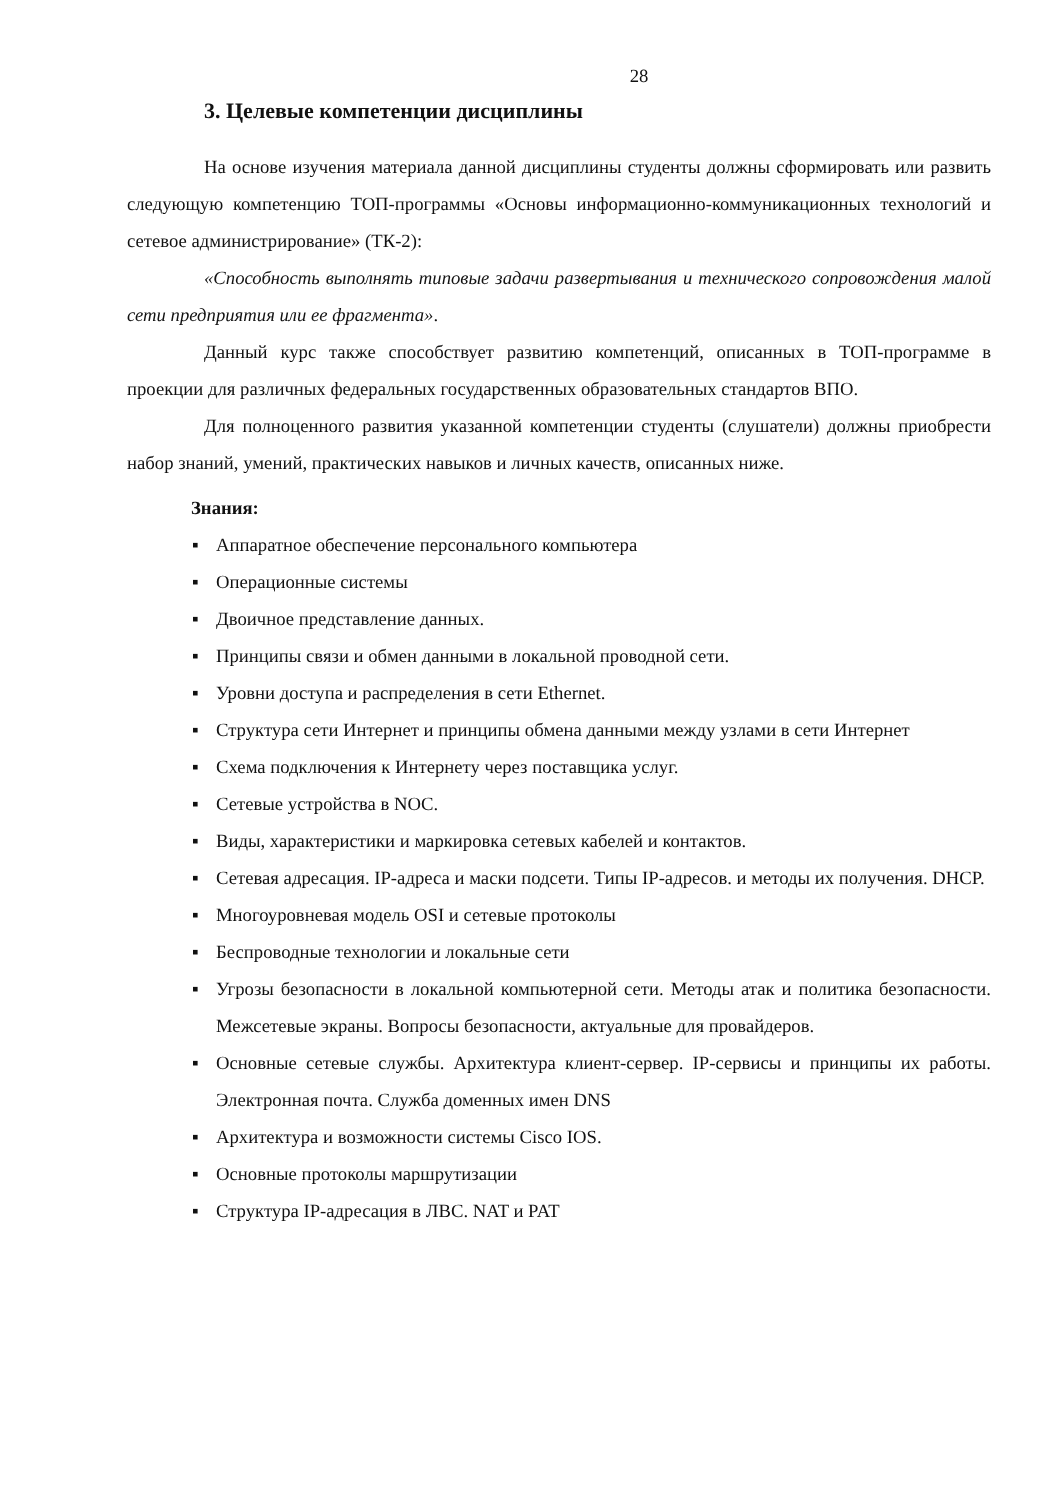28
3. Целевые компетенции дисциплины
На основе изучения материала данной дисциплины студенты должны сформировать или развить следующую компетенцию ТОП-программы «Основы информационно-коммуникационных технологий и сетевое администрирование» (ТК-2):
«Способность выполнять типовые задачи развертывания и технического сопровождения малой сети предприятия или ее фрагмента».
Данный курс также способствует развитию компетенций, описанных в ТОП-программе в проекции для различных федеральных государственных образовательных стандартов ВПО.
Для полноценного развития указанной компетенции студенты (слушатели) должны приобрести набор знаний, умений, практических навыков и личных качеств, описанных ниже.
Знания:
▪ Аппаратное обеспечение персонального компьютера
▪ Операционные системы
▪ Двоичное представление данных.
▪ Принципы связи и обмен данными в локальной проводной сети.
▪ Уровни доступа и распределения в сети Ethernet.
▪ Структура сети Интернет и принципы обмена данными между узлами в сети Интернет
▪ Схема подключения к Интернету через поставщика услуг.
▪ Сетевые устройства в NOC.
▪ Виды, характеристики и маркировка сетевых кабелей и контактов.
▪ Сетевая адресация. IP-адреса и маски подсети. Типы IP-адресов. и методы их получения. DHCP.
▪ Многоуровневая модель OSI и сетевые протоколы
▪ Беспроводные технологии и локальные сети
▪ Угрозы безопасности в локальной компьютерной сети. Методы атак и политика безопасности. Межсетевые экраны. Вопросы безопасности, актуальные для провайдеров.
▪ Основные сетевые службы. Архитектура клиент-сервер. IP-сервисы и принципы их работы. Электронная почта. Служба доменных имен DNS
▪ Архитектура и возможности системы Cisco IOS.
▪ Основные протоколы маршрутизации
▪ Структура IP-адресация в ЛВС. NAT и PAT